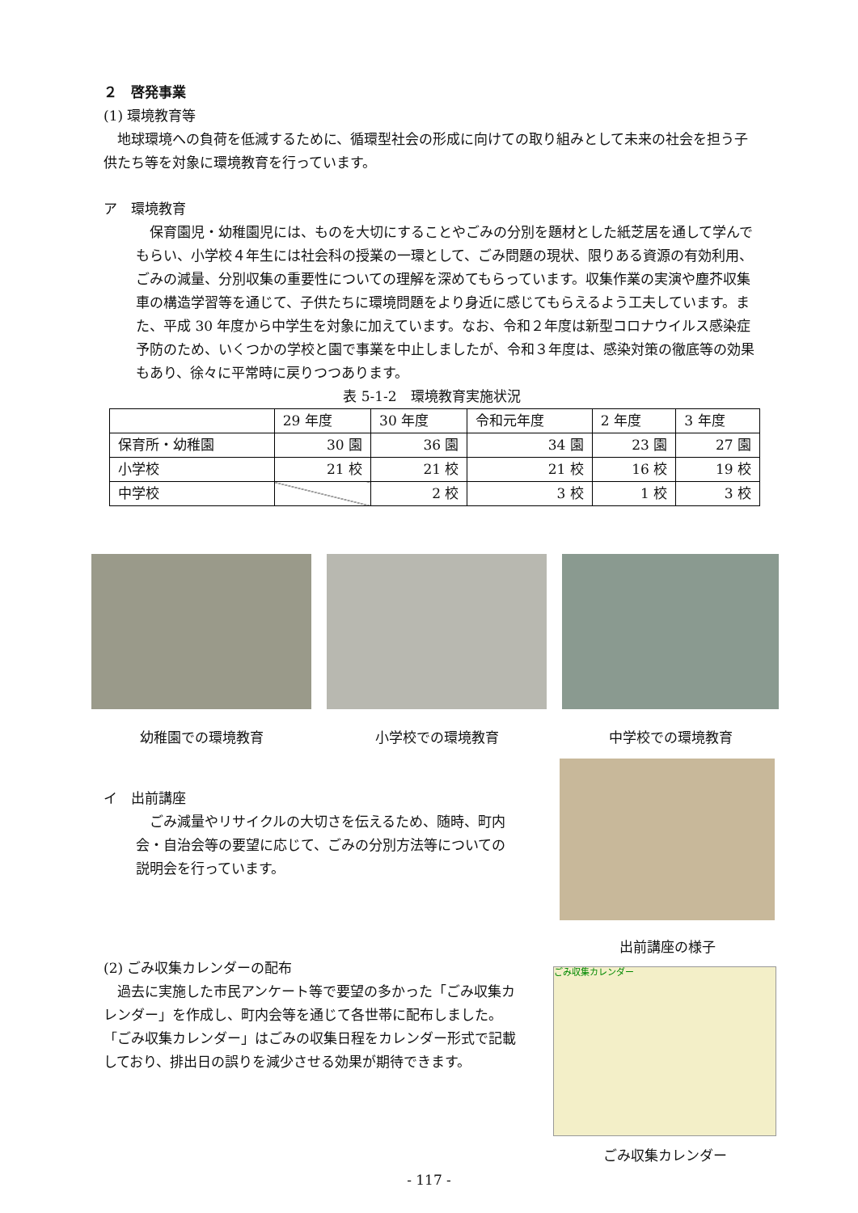２　啓発事業
(1) 環境教育等
　地球環境への負荷を低減するために、循環型社会の形成に向けての取り組みとして未来の社会を担う子供たち等を対象に環境教育を行っています。
ア　環境教育
　保育園児・幼稚園児には、ものを大切にすることやごみの分別を題材とした紙芝居を通して学んでもらい、小学校４年生には社会科の授業の一環として、ごみ問題の現状、限りある資源の有効利用、ごみの減量、分別収集の重要性についての理解を深めてもらっています。収集作業の実演や塵芥収集車の構造学習等を通じて、子供たちに環境問題をより身近に感じてもらえるよう工夫しています。また、平成 30 年度から中学生を対象に加えています。なお、令和２年度は新型コロナウイルス感染症予防のため、いくつかの学校と園で事業を中止しましたが、令和３年度は、感染対策の徹底等の効果もあり、徐々に平常時に戻りつつあります。
表 5-1-2　環境教育実施状況
| | 29 年度 | 30 年度 | 令和元年度 | 2 年度 | 3 年度 |
| 保育所・幼稚園 | 30 園 | 36 園 | 34 園 | 23 園 | 27 園 |
| 小学校 | 21 校 | 21 校 | 21 校 | 16 校 | 19 校 |
| 中学校 | | 2 校 | 3 校 | 1 校 | 3 校 |
幼稚園での環境教育 小学校での環境教育 中学校での環境教育
イ　出前講座
　ごみ減量やリサイクルの大切さを伝えるため、随時、町内会・自治会等の要望に応じて、ごみの分別方法等についての説明会を行っています。
出前講座の様子
(2) ごみ収集カレンダーの配布
　過去に実施した市民アンケート等で要望の多かった「ごみ収集カレンダー」を作成し、町内会等を通じて各世帯に配布しました。「ごみ収集カレンダー」はごみの収集日程をカレンダー形式で記載しており、排出日の誤りを減少させる効果が期待できます。
ごみ収集カレンダー
ごみ収集カレンダー
- 117 -